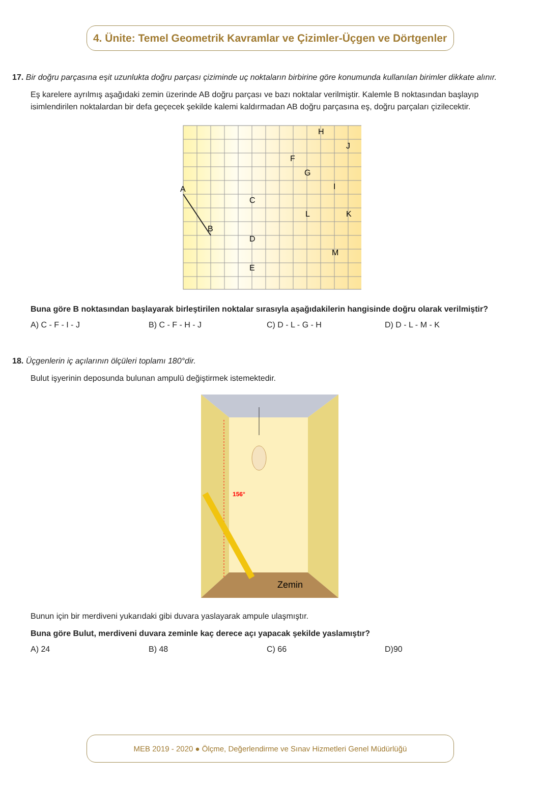4. Ünite: Temel Geometrik Kavramlar ve Çizimler-Üçgen ve Dörtgenler
17. Bir doğru parçasına eşit uzunlukta doğru parçası çiziminde uç noktaların birbirine göre konumunda kullanılan birimler dikkate alınır.
Eş karelere ayrılmış aşağıdaki zemin üzerinde AB doğru parçası ve bazı noktalar verilmiştir. Kalemle B noktasından başlayıp isimlendirilen noktalardan bir defa geçecek şekilde kalemi kaldırmadan AB doğru parçasına eş, doğru parçaları çizilecektir.
A
B
C
D
E
F
G
H
I
J
K
L
M
Buna göre B noktasından başlayarak birleştirilen noktalar sırasıyla aşağıdakilerin hangisinde doğru olarak verilmiştir?
A) C - F - I - J B) C - F - H - J C) D - L - G - H D) D - L - M - K
18. Üçgenlerin iç açılarının ölçüleri toplamı 180°dir.
Bulut işyerinin deposunda bulunan ampulü değiştirmek istemektedir.
156°
Zemin
Bunun için bir merdiveni yukarıdaki gibi duvara yaslayarak ampule ulaşmıştır.
Buna göre Bulut, merdiveni duvara zeminle kaç derece açı yapacak şekilde yaslamıştır?
A) 24 B) 48 C) 66 D)90
MEB 2019 - 2020 ● Ölçme, Değerlendirme ve Sınav Hizmetleri Genel Müdürlüğü